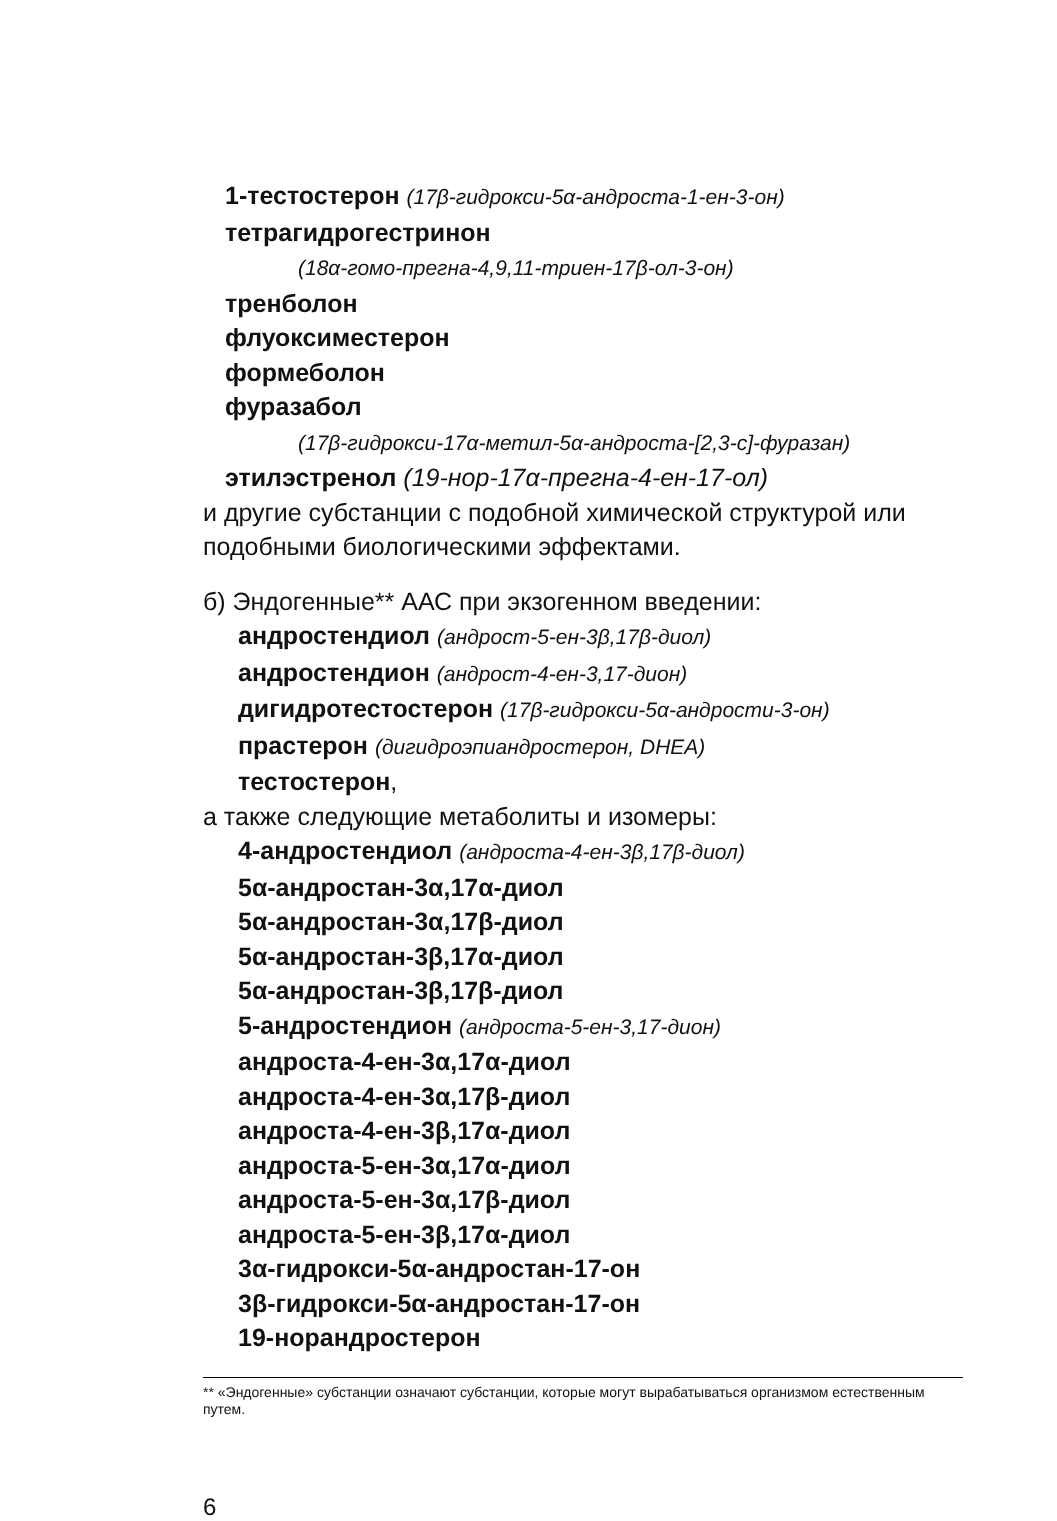1-тестостерон (17β-гидрокси-5α-андроста-1-ен-3-он)
тетрагидрогестринон
(18α-гомо-прегна-4,9,11-триен-17β-ол-3-он)
тренболон
флуоксиместерон
формеболон
фуразабол
(17β-гидрокси-17α-метил-5α-андроста-[2,3-c]-фуразан)
этилэстренол (19-нор-17α-прегна-4-ен-17-ол)
и другие субстанции с подобной химической структурой или подобными биологическими эффектами.
б) Эндогенные** ААС при экзогенном введении:
андростендиол (андрост-5-ен-3β,17β-диол)
андростендион (андрост-4-ен-3,17-дион)
дигидротестостерон (17β-гидрокси-5α-андрости-3-он)
прастерон (дигидроэпиандростерон, DHEA)
тестостерон,
а также следующие метаболиты и изомеры:
4-андростендиол (андроста-4-ен-3β,17β-диол)
5α-андростан-3α,17α-диол
5α-андростан-3α,17β-диол
5α-андростан-3β,17α-диол
5α-андростан-3β,17β-диол
5-андростендион (андроста-5-ен-3,17-дион)
андроста-4-ен-3α,17α-диол
андроста-4-ен-3α,17β-диол
андроста-4-ен-3β,17α-диол
андроста-5-ен-3α,17α-диол
андроста-5-ен-3α,17β-диол
андроста-5-ен-3β,17α-диол
3α-гидрокси-5α-андростан-17-он
3β-гидрокси-5α-андростан-17-он
19-норандростерон
** «Эндогенные» субстанции означают субстанции, которые могут вырабатываться организмом естественным путем.
6